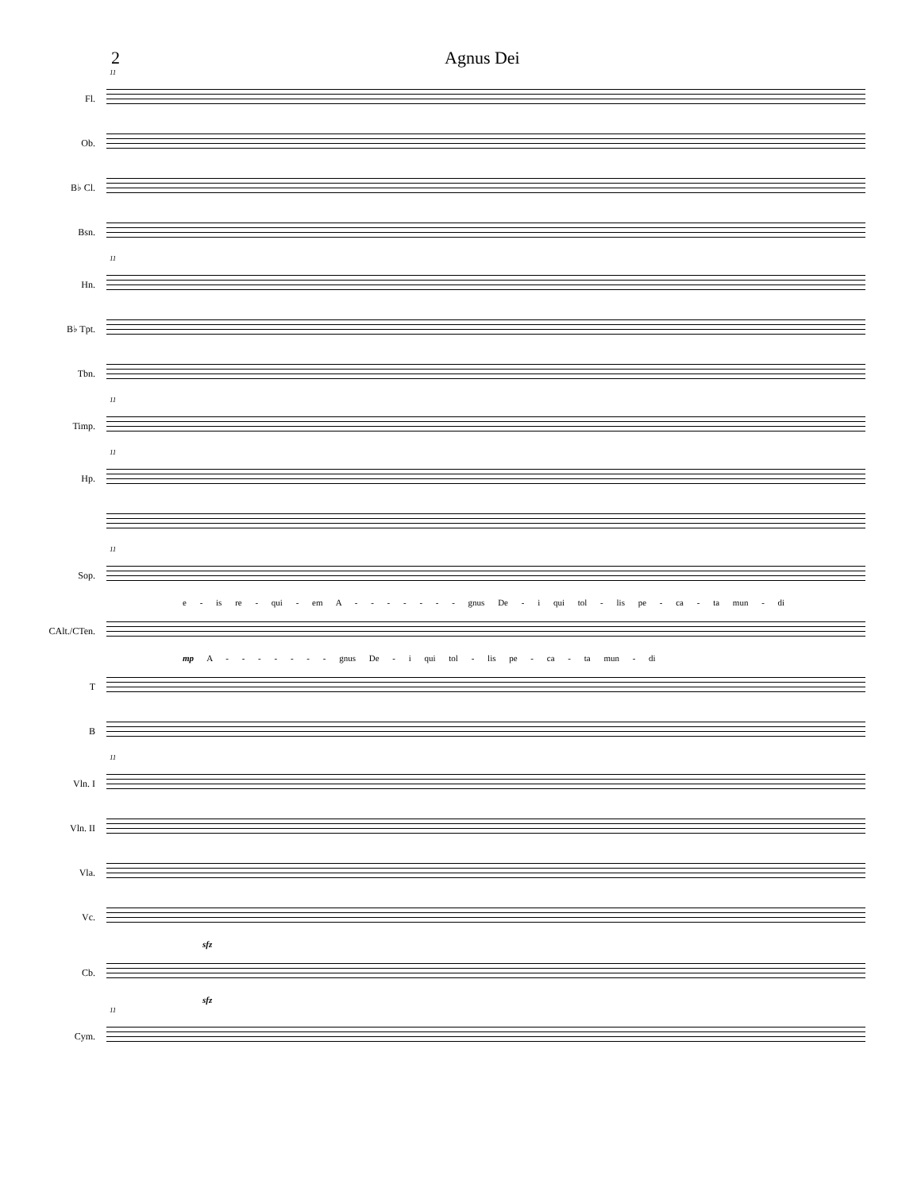2 Agnus Dei
11
Fl.
Ob.
B♭ Cl.
Bsn.
11
Hn.
B♭ Tpt.
Tbn.
11
Timp.
11
Hp.
11
Sop.
e - is re - qui - em A - - - - - - - gnus De - i qui tol - lis pe - ca - ta mun - di
CAlt./CTen.
mp A - - - - - - - gnus De - i qui tol - lis pe - ca - ta mun - di
T
B
11
Vln. I
Vln. II
Vla.
Vc.
sfz
Cb.
sfz
11
Cym.